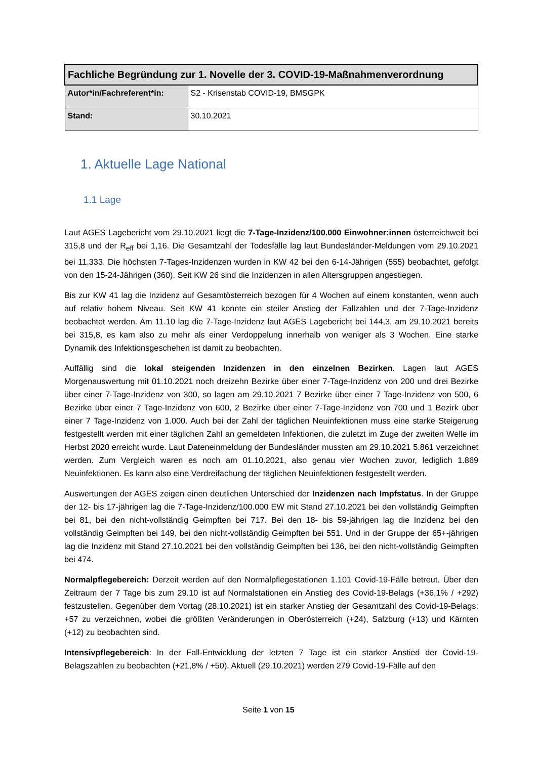| Fachliche Begründung zur 1. Novelle der 3. COVID-19-Maßnahmenverordnung | |
| Autor*in/Fachreferent*in: | S2 - Krisenstab COVID-19, BMSGPK |
| Stand: | 30.10.2021 |
1. Aktuelle Lage National
1.1 Lage
Laut AGES Lagebericht vom 29.10.2021 liegt die 7-Tage-Inzidenz/100.000 Einwohner:innen österreichweit bei 315,8 und der R<sub>eff</sub> bei 1,16. Die Gesamtzahl der Todesfälle lag laut Bundesländer-Meldungen vom 29.10.2021 bei 11.333. Die höchsten 7-Tages-Inzidenzen wurden in KW 42 bei den 6-14-Jährigen (555) beobachtet, gefolgt von den 15-24-Jährigen (360). Seit KW 26 sind die Inzidenzen in allen Altersgruppen angestiegen.
Bis zur KW 41 lag die Inzidenz auf Gesamtösterreich bezogen für 4 Wochen auf einem konstanten, wenn auch auf relativ hohem Niveau. Seit KW 41 konnte ein steiler Anstieg der Fallzahlen und der 7-Tage-Inzidenz beobachtet werden. Am 11.10 lag die 7-Tage-Inzidenz laut AGES Lagebericht bei 144,3, am 29.10.2021 bereits bei 315,8, es kam also zu mehr als einer Verdoppelung innerhalb von weniger als 3 Wochen. Eine starke Dynamik des Infektionsgeschehen ist damit zu beobachten.
Auffällig sind die lokal steigenden Inzidenzen in den einzelnen Bezirken. Lagen laut AGES Morgenauswertung mit 01.10.2021 noch dreizehn Bezirke über einer 7-Tage-Inzidenz von 200 und drei Bezirke über einer 7-Tage-Inzidenz von 300, so lagen am 29.10.2021 7 Bezirke über einer 7 Tage-Inzidenz von 500, 6 Bezirke über einer 7 Tage-Inzidenz von 600, 2 Bezirke über einer 7-Tage-Inzidenz von 700 und 1 Bezirk über einer 7 Tage-Inzidenz von 1.000. Auch bei der Zahl der täglichen Neuinfektionen muss eine starke Steigerung festgestellt werden mit einer täglichen Zahl an gemeldeten Infektionen, die zuletzt im Zuge der zweiten Welle im Herbst 2020 erreicht wurde. Laut Dateneinmeldung der Bundesländer mussten am 29.10.2021 5.861 verzeichnet werden. Zum Vergleich waren es noch am 01.10.2021, also genau vier Wochen zuvor, lediglich 1.869 Neuinfektionen. Es kann also eine Verdreifachung der täglichen Neuinfektionen festgestellt werden.
Auswertungen der AGES zeigen einen deutlichen Unterschied der Inzidenzen nach Impfstatus. In der Gruppe der 12- bis 17-jährigen lag die 7-Tage-Inzidenz/100.000 EW mit Stand 27.10.2021 bei den vollständig Geimpften bei 81, bei den nicht-vollständig Geimpften bei 717. Bei den 18- bis 59-jährigen lag die Inzidenz bei den vollständig Geimpften bei 149, bei den nicht-vollständig Geimpften bei 551. Und in der Gruppe der 65+-jährigen lag die Inzidenz mit Stand 27.10.2021 bei den vollständig Geimpften bei 136, bei den nicht-vollständig Geimpften bei 474.
Normalpflegebereich: Derzeit werden auf den Normalpflegestationen 1.101 Covid-19-Fälle betreut. Über den Zeitraum der 7 Tage bis zum 29.10 ist auf Normalstationen ein Anstieg des Covid-19-Belags (+36,1% / +292) festzustellen. Gegenüber dem Vortag (28.10.2021) ist ein starker Anstieg der Gesamtzahl des Covid-19-Belags: +57 zu verzeichnen, wobei die größten Veränderungen in Oberösterreich (+24), Salzburg (+13) und Kärnten (+12) zu beobachten sind.
Intensivpflegebereich: In der Fall-Entwicklung der letzten 7 Tage ist ein starker Anstied der Covid-19-Belagszahlen zu beobachten (+21,8% / +50). Aktuell (29.10.2021) werden 279 Covid-19-Fälle auf den
Seite 1 von 15